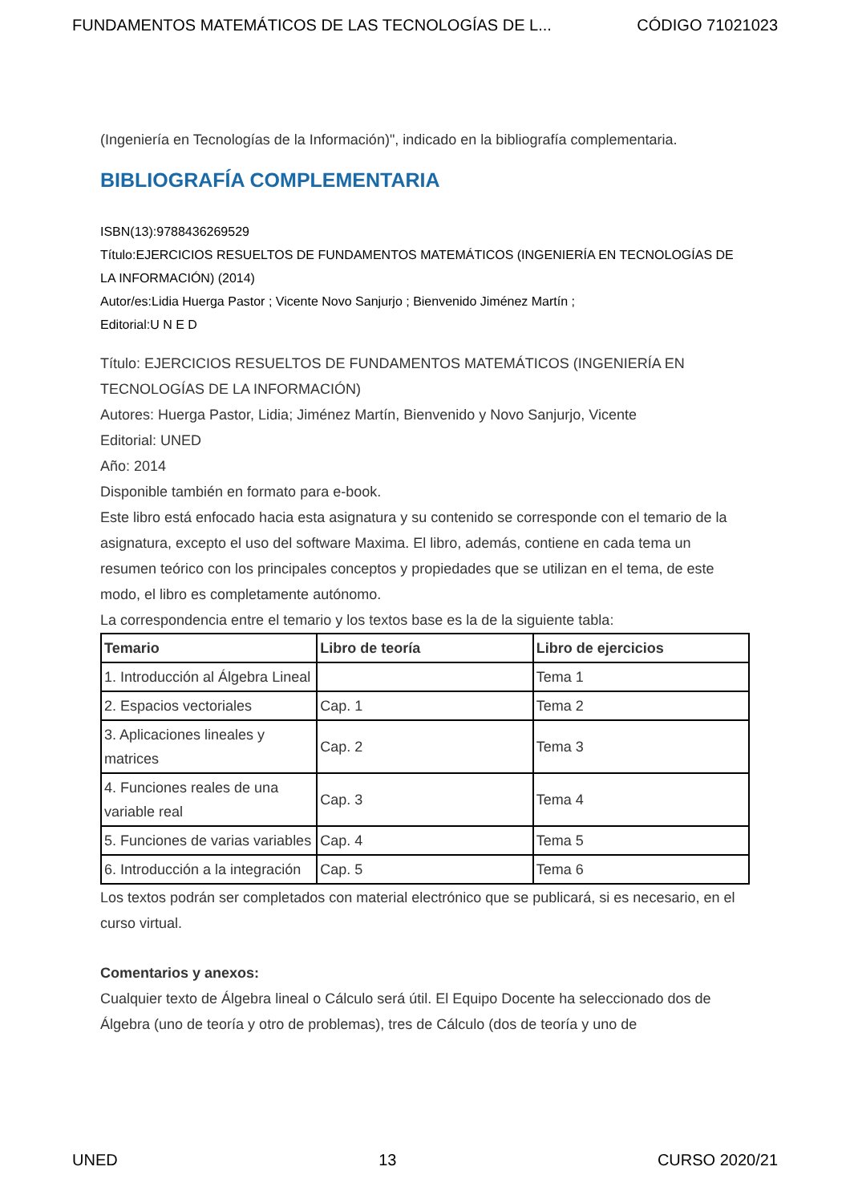FUNDAMENTOS MATEMÁTICOS DE LAS TECNOLOGÍAS DE L... CÓDIGO 71021023
(Ingeniería en Tecnologías de la Información)", indicado en la bibliografía complementaria.
BIBLIOGRAFÍA COMPLEMENTARIA
ISBN(13):9788436269529
Título:EJERCICIOS RESUELTOS DE FUNDAMENTOS MATEMÁTICOS (INGENIERÍA EN TECNOLOGÍAS DE LA INFORMACIÓN) (2014)
Autor/es:Lidia Huerga Pastor ; Vicente Novo Sanjurjo ; Bienvenido Jiménez Martín ;
Editorial:U N E D
Título: EJERCICIOS RESUELTOS DE FUNDAMENTOS MATEMÁTICOS (INGENIERÍA EN TECNOLOGÍAS DE LA INFORMACIÓN)
Autores: Huerga Pastor, Lidia; Jiménez Martín, Bienvenido y Novo Sanjurjo, Vicente
Editorial: UNED
Año: 2014
Disponible también en formato para e-book.
Este libro está enfocado hacia esta asignatura y su contenido se corresponde con el temario de la asignatura, excepto el uso del software Maxima. El libro, además, contiene en cada tema un resumen teórico con los principales conceptos y propiedades que se utilizan en el tema, de este modo, el libro es completamente autónomo.
La correspondencia entre el temario y los textos base es la de la siguiente tabla:
| Temario | Libro de teoría | Libro de ejercicios |
| --- | --- | --- |
| 1. Introducción al Álgebra Lineal | | Tema 1 |
| 2. Espacios vectoriales | Cap. 1 | Tema 2 |
| 3. Aplicaciones lineales y matrices | Cap. 2 | Tema 3 |
| 4. Funciones reales de una variable real | Cap. 3 | Tema 4 |
| 5. Funciones de varias variables | Cap. 4 | Tema 5 |
| 6. Introducción a la integración | Cap. 5 | Tema 6 |
Los textos podrán ser completados con material electrónico que se publicará, si es necesario, en el curso virtual.
Comentarios y anexos:
Cualquier texto de Álgebra lineal o Cálculo será útil. El Equipo Docente ha seleccionado dos de Álgebra (uno de teoría y otro de problemas), tres de Cálculo (dos de teoría y uno de
UNED 13 CURSO 2020/21